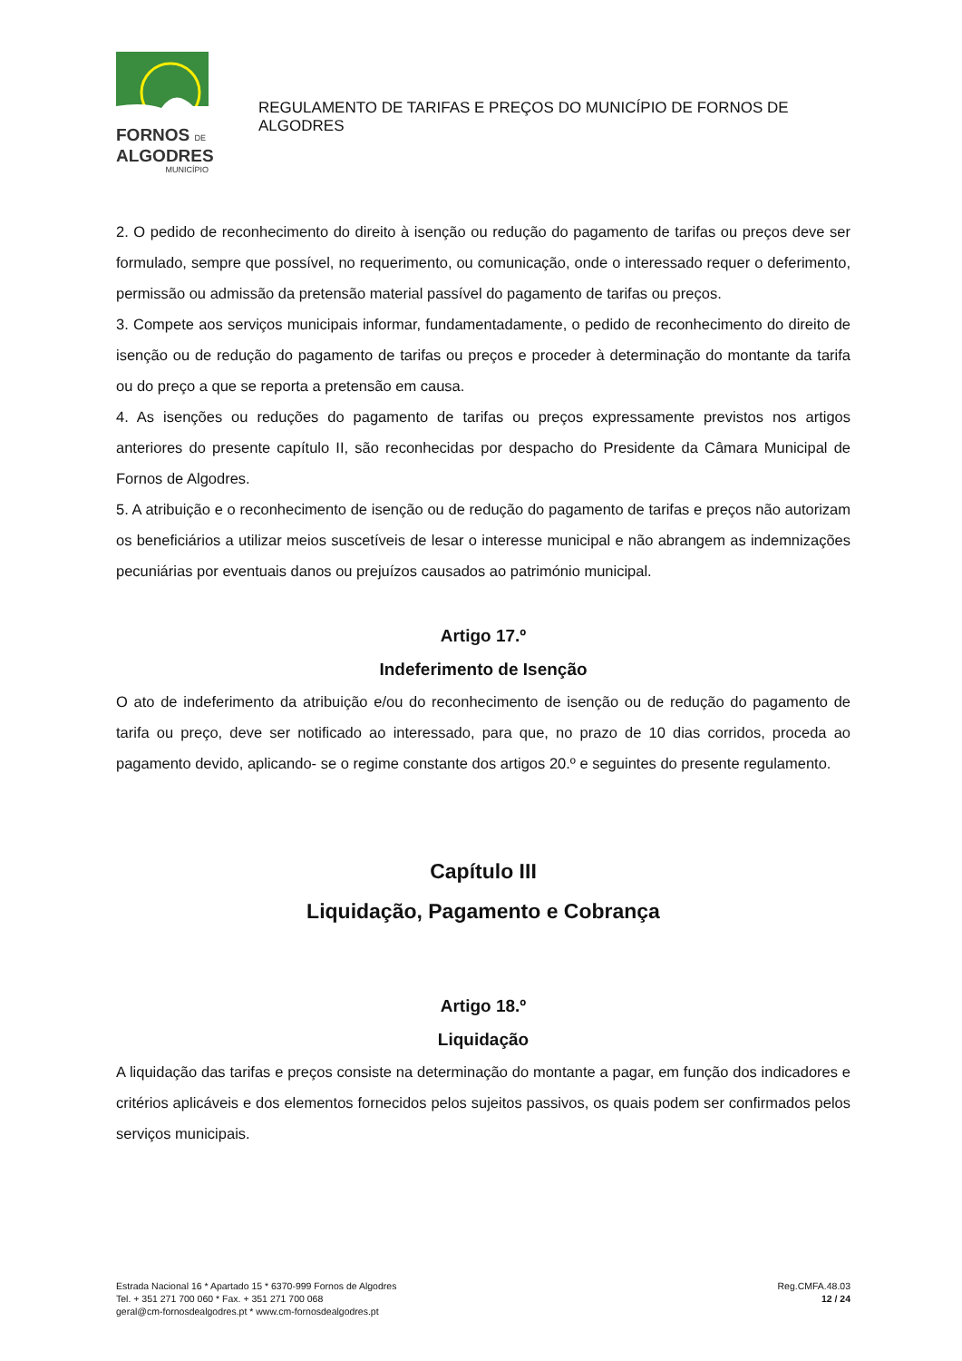FORNOS DE
ALGODRES
MUNICÍPIO
REGULAMENTO DE TARIFAS E PREÇOS DO MUNICÍPIO DE FORNOS DE ALGODRES
2. O pedido de reconhecimento do direito à isenção ou redução do pagamento de tarifas ou preços deve ser formulado, sempre que possível, no requerimento, ou comunicação, onde o interessado requer o deferimento, permissão ou admissão da pretensão material passível do pagamento de tarifas ou preços.
3. Compete aos serviços municipais informar, fundamentadamente, o pedido de reconhecimento do direito de isenção ou de redução do pagamento de tarifas ou preços e proceder à determinação do montante da tarifa ou do preço a que se reporta a pretensão em causa.
4. As isenções ou reduções do pagamento de tarifas ou preços expressamente previstos nos artigos anteriores do presente capítulo II, são reconhecidas por despacho do Presidente da Câmara Municipal de Fornos de Algodres.
5. A atribuição e o reconhecimento de isenção ou de redução do pagamento de tarifas e preços não autorizam os beneficiários a utilizar meios suscetíveis de lesar o interesse municipal e não abrangem as indemnizações pecuniárias por eventuais danos ou prejuízos causados ao património municipal.
Artigo 17.º
Indeferimento de Isenção
O ato de indeferimento da atribuição e/ou do reconhecimento de isenção ou de redução do pagamento de tarifa ou preço, deve ser notificado ao interessado, para que, no prazo de 10 dias corridos, proceda ao pagamento devido, aplicando- se o regime constante dos artigos 20.º e seguintes do presente regulamento.
Capítulo III
Liquidação, Pagamento e Cobrança
Artigo 18.º
Liquidação
A liquidação das tarifas e preços consiste na determinação do montante a pagar, em função dos indicadores e critérios aplicáveis e dos elementos fornecidos pelos sujeitos passivos, os quais podem ser confirmados pelos serviços municipais.
Estrada Nacional 16 * Apartado 15 * 6370-999 Fornos de Algodres
Tel. + 351 271 700 060 * Fax. + 351 271 700 068
geral@cm-fornosdealgodres.pt * www.cm-fornosdealgodres.pt
Reg.CMFA.48.03
12 / 24